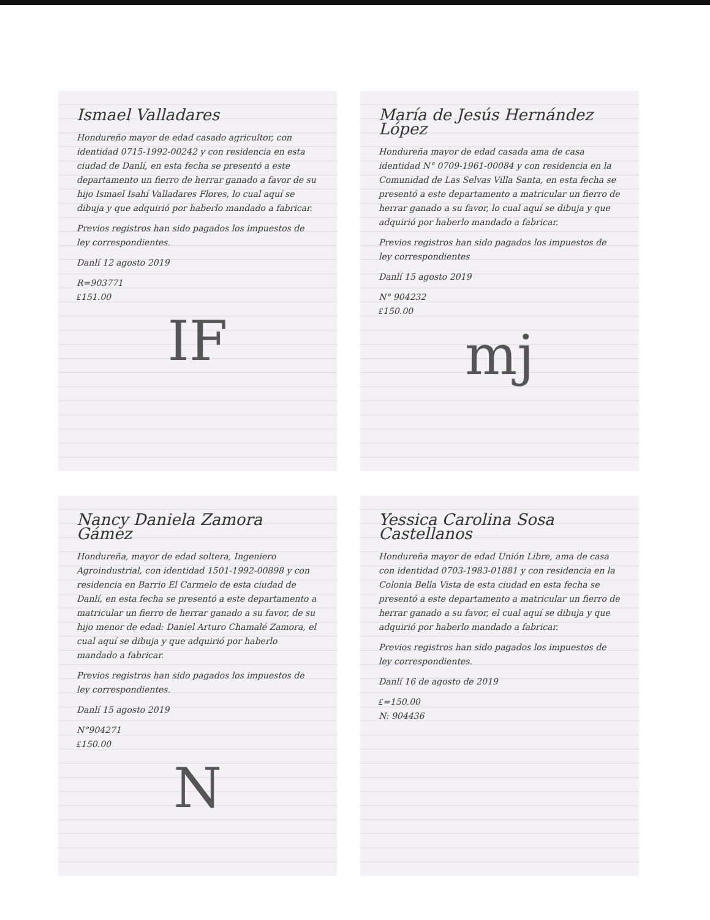Ismael Valladares
Hondureño mayor de edad casado agricultor, con identidad 0715-1992-00242 y con residencia en esta ciudad de Danlí, en esta fecha se presentó a este departamento un fierro de herrar ganado a favor de su hijo Ismael Isahí Valladares Flores, lo cual aquí se dibuja y que adquirió por haberlo mandado a fabricar.
Previos registros han sido pagados los impuestos de ley correspondientes.
Danlí 12 agosto 2019
R=903771
₤151.00
IF
María de Jesús Hernández López
Hondureña mayor de edad casada ama de casa identidad N° 0709-1961-00084 y con residencia en la Comunidad de Las Selvas Villa Santa, en esta fecha se presentó a este departamento a matricular un fierro de herrar ganado a su favor, lo cual aquí se dibuja y que adquirió por haberlo mandado a fabricar.
Previos registros han sido pagados los impuestos de ley correspondientes
Danlí 15 agosto 2019
N° 904232
₤150.00
mj
Nancy Daniela Zamora Gámez
Hondureña, mayor de edad soltera, Ingeniero Agroindustrial, con identidad 1501-1992-00898 y con residencia en Barrio El Carmelo de esta ciudad de Danlí, en esta fecha se presentó a este departamento a matricular un fierro de herrar ganado a su favor, de su hijo menor de edad: Daniel Arturo Chamalé Zamora, el cual aquí se dibuja y que adquirió por haberlo mandado a fabricar.
Previos registros han sido pagados los impuestos de ley correspondientes.
Danlí 15 agosto 2019
N°904271
₤150.00
N
Yessica Carolina Sosa Castellanos
Hondureña mayor de edad Unión Libre, ama de casa con identidad 0703-1983-01881 y con residencia en la Colonia Bella Vista de esta ciudad en esta fecha se presentó a este departamento a matricular un fierro de herrar ganado a su favor, el cual aquí se dibuja y que adquirió por haberlo mandado a fabricar.
Previos registros han sido pagados los impuestos de ley correspondientes.
Danlí 16 de agosto de 2019
₤=150.00
N: 904436